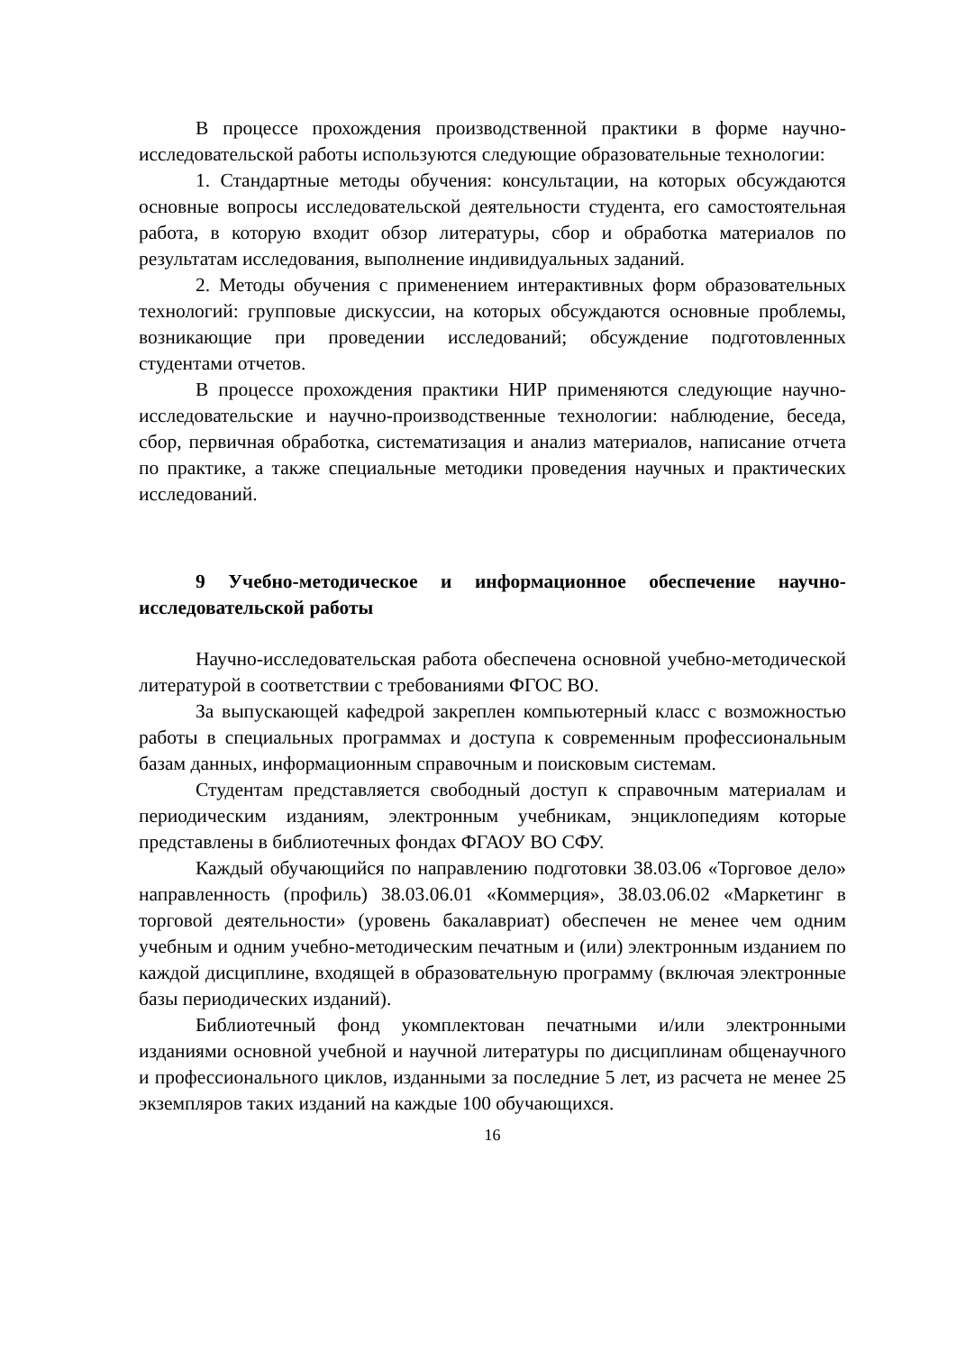В процессе прохождения производственной практики в форме научно-исследовательской работы используются следующие образовательные технологии:
1. Стандартные методы обучения: консультации, на которых обсуждаются основные вопросы исследовательской деятельности студента, его самостоятельная работа, в которую входит обзор литературы, сбор и обработка материалов по результатам исследования, выполнение индивидуальных заданий.
2. Методы обучения с применением интерактивных форм образовательных технологий: групповые дискуссии, на которых обсуждаются основные проблемы, возникающие при проведении исследований; обсуждение подготовленных студентами отчетов.
В процессе прохождения практики НИР применяются следующие научно-исследовательские и научно-производственные технологии: наблюдение, беседа, сбор, первичная обработка, систематизация и анализ материалов, написание отчета по практике, а также специальные методики проведения научных и практических исследований.
9 Учебно-методическое и информационное обеспечение научно-исследовательской работы
Научно-исследовательская работа обеспечена основной учебно-методической литературой в соответствии с требованиями ФГОС ВО.
За выпускающей кафедрой закреплен компьютерный класс с возможностью работы в специальных программах и доступа к современным профессиональным базам данных, информационным справочным и поисковым системам.
Студентам представляется свободный доступ к справочным материалам и периодическим изданиям, электронным учебникам, энциклопедиям которые представлены в библиотечных фондах ФГАОУ ВО СФУ.
Каждый обучающийся по направлению подготовки 38.03.06 «Торговое дело» направленность (профиль) 38.03.06.01 «Коммерция», 38.03.06.02 «Маркетинг в торговой деятельности» (уровень бакалавриат) обеспечен не менее чем одним учебным и одним учебно-методическим печатным и (или) электронным изданием по каждой дисциплине, входящей в образовательную программу (включая электронные базы периодических изданий).
Библиотечный фонд укомплектован печатными и/или электронными изданиями основной учебной и научной литературы по дисциплинам общенаучного и профессионального циклов, изданными за последние 5 лет, из расчета не менее 25 экземпляров таких изданий на каждые 100 обучающихся.
16